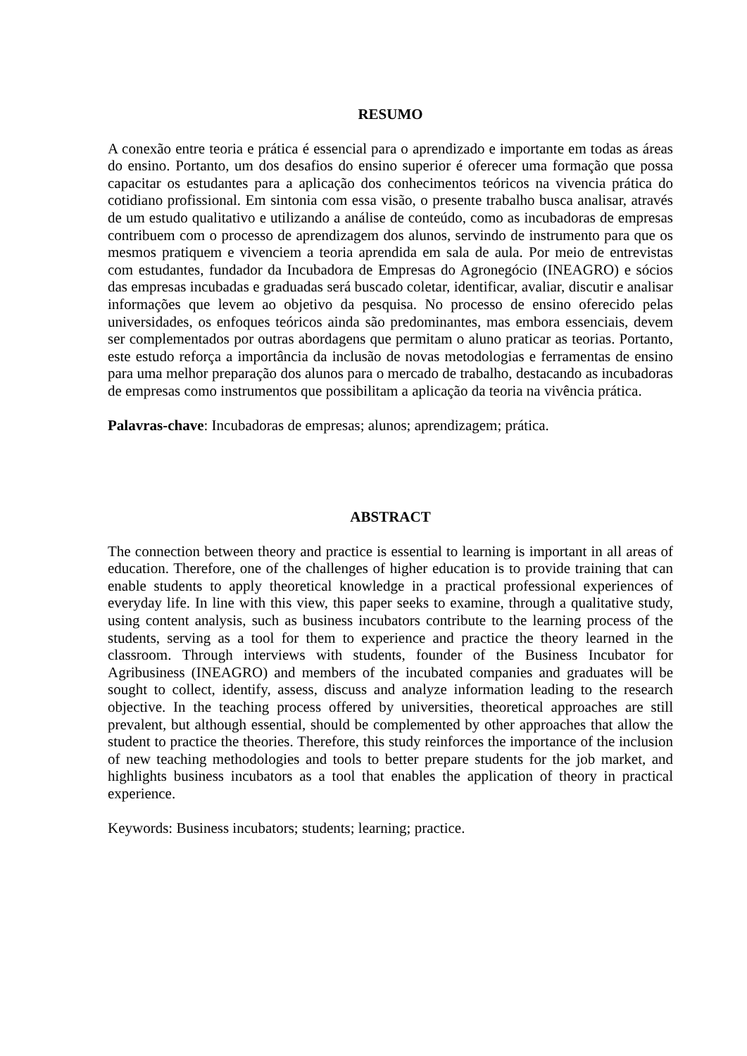RESUMO
A conexão entre teoria e prática é essencial para o aprendizado e importante em todas as áreas do ensino. Portanto, um dos desafios do ensino superior é oferecer uma formação que possa capacitar os estudantes para a aplicação dos conhecimentos teóricos na vivencia prática do cotidiano profissional. Em sintonia com essa visão, o presente trabalho busca analisar, através de um estudo qualitativo e utilizando a análise de conteúdo, como as incubadoras de empresas contribuem com o processo de aprendizagem dos alunos, servindo de instrumento para que os mesmos pratiquem e vivenciem a teoria aprendida em sala de aula. Por meio de entrevistas com estudantes, fundador da Incubadora de Empresas do Agronegócio (INEAGRO) e sócios das empresas incubadas e graduadas será buscado coletar, identificar, avaliar, discutir e analisar informações que levem ao objetivo da pesquisa. No processo de ensino oferecido pelas universidades, os enfoques teóricos ainda são predominantes, mas embora essenciais, devem ser complementados por outras abordagens que permitam o aluno praticar as teorias. Portanto, este estudo reforça a importância da inclusão de novas metodologias e ferramentas de ensino para uma melhor preparação dos alunos para o mercado de trabalho, destacando as incubadoras de empresas como instrumentos que possibilitam a aplicação da teoria na vivência prática.
Palavras-chave: Incubadoras de empresas; alunos; aprendizagem; prática.
ABSTRACT
The connection between theory and practice is essential to learning is important in all areas of education. Therefore, one of the challenges of higher education is to provide training that can enable students to apply theoretical knowledge in a practical professional experiences of everyday life. In line with this view, this paper seeks to examine, through a qualitative study, using content analysis, such as business incubators contribute to the learning process of the students, serving as a tool for them to experience and practice the theory learned in the classroom. Through interviews with students, founder of the Business Incubator for Agribusiness (INEAGRO) and members of the incubated companies and graduates will be sought to collect, identify, assess, discuss and analyze information leading to the research objective. In the teaching process offered by universities, theoretical approaches are still prevalent, but although essential, should be complemented by other approaches that allow the student to practice the theories. Therefore, this study reinforces the importance of the inclusion of new teaching methodologies and tools to better prepare students for the job market, and highlights business incubators as a tool that enables the application of theory in practical experience.
Keywords: Business incubators; students; learning; practice.